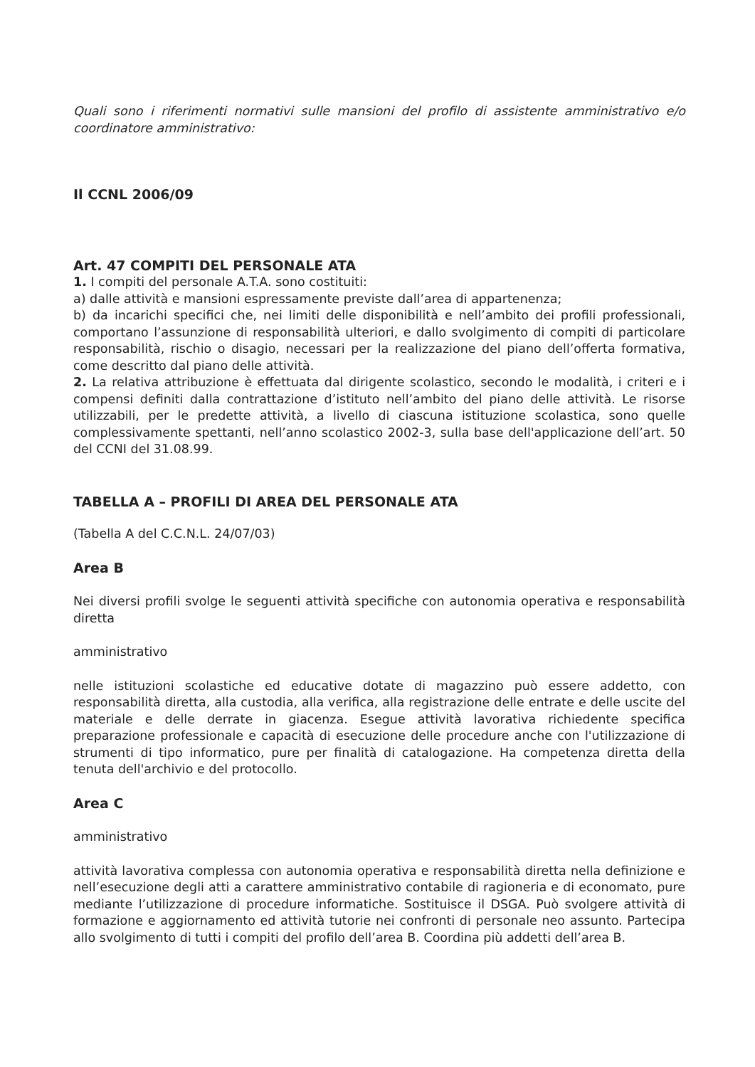Quali sono i riferimenti normativi sulle mansioni del profilo di assistente amministrativo e/o coordinatore amministrativo:
Il CCNL 2006/09
Art. 47 COMPITI DEL PERSONALE ATA
1. I compiti del personale A.T.A. sono costituiti:
a) dalle attività e mansioni espressamente previste dall’area di appartenenza;
b) da incarichi specifici che, nei limiti delle disponibilità e nell’ambito dei profili professionali, comportano l’assunzione di responsabilità ulteriori, e dallo svolgimento di compiti di particolare responsabilità, rischio o disagio, necessari per la realizzazione del piano dell’offerta formativa, come descritto dal piano delle attività.
2. La relativa attribuzione è effettuata dal dirigente scolastico, secondo le modalità, i criteri e i compensi definiti dalla contrattazione d’istituto nell’ambito del piano delle attività. Le risorse utilizzabili, per le predette attività, a livello di ciascuna istituzione scolastica, sono quelle complessivamente spettanti, nell’anno scolastico 2002-3, sulla base dell'applicazione dell’art. 50 del CCNI del 31.08.99.
TABELLA A – PROFILI DI AREA DEL PERSONALE ATA
(Tabella A del C.C.N.L. 24/07/03)
Area B
Nei diversi profili svolge le seguenti attività specifiche con autonomia operativa e responsabilità diretta
amministrativo
nelle istituzioni scolastiche ed educative dotate di magazzino può essere addetto, con responsabilità diretta, alla custodia, alla verifica, alla registrazione delle entrate e delle uscite del materiale e delle derrate in giacenza. Esegue attività lavorativa richiedente specifica preparazione professionale e capacità di esecuzione delle procedure anche con l'utilizzazione di strumenti di tipo informatico, pure per finalità di catalogazione. Ha competenza diretta della tenuta dell'archivio e del protocollo.
Area C
amministrativo
attività lavorativa complessa con autonomia operativa e responsabilità diretta nella definizione e nell’esecuzione degli atti a carattere amministrativo contabile di ragioneria e di economato, pure mediante l’utilizzazione di procedure informatiche. Sostituisce il DSGA. Può svolgere attività di formazione e aggiornamento ed attività tutorie nei confronti di personale neo assunto. Partecipa allo svolgimento di tutti i compiti del profilo dell’area B. Coordina più addetti dell’area B.